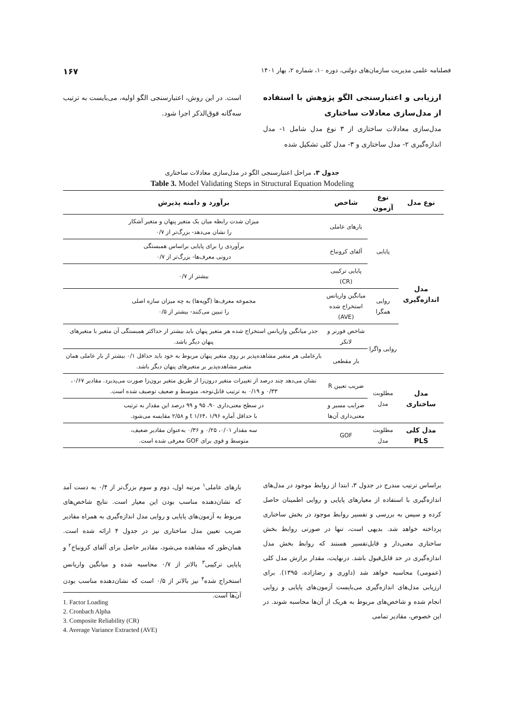فصلنامه علمی مدیریت سازمان‌های دولتی، دوره ۱۰، شماره ۲، بهار ۱۴۰۱ ۱۶۷
ارزیابی و اعتبارسنجی الگو پژوهش با استفاده از مدل‌سازی معادلات ساختاری
مدل‌سازی معادلات ساختاری از ۳ نوع مدل شامل ۱- مدل اندازه‌گیری ۲- مدل ساختاری و ۳- مدل کلی تشکیل شده
است. در این روش، اعتبارسنجی الگو اولیه، می‌بایست به ترتیب سه‌گانه فوق‌الذکر اجرا شود.
جدول ۳. مراحل اعتبارسنجی الگو در مدل‌سازی معادلات ساختاری
Table 3. Model Validating Steps in Structural Equation Modeling
| نوع مدل | نوع آزمون | شاخص | برآورد و دامنه پذیرش |
| --- | --- | --- | --- |
| مدل اندازه‌گیری | پایایی | بارهای عاملی | میزان شدت رابطه میان یک متغیر پنهان و متغیر آشکار را نشان می‌دهد- بزرگ‌تر از ۰/۷ |
| | | آلفای کرونباخ | برآوردی را برای پایایی براساس همبستگی درونی معرف‌ها- بزرگ‌تر از ۰/۷ |
| | | پایایی ترکیبی (CR) | بیشتر از ۰/۷ |
| | روایی همگرا | میانگین واریانس استخراج شده (AVE) | مجموعه معرف‌ها (گویه‌ها) به چه میزان سازه اصلی را تبیین می‌کنند- بیشتر از ۰/۵ |
| | روایی واگرا | شاخص فورنر و لانکر | جذر میانگین واریانس استخراج شده هر متغیر پنهان باید بیشتر از حداکثر همبستگی آن متغیر با متغیرهای پنهان دیگر باشد. |
| | | بار مقطعی | بارعاملی هر متغیر مشاهده‌پذیر بر روی متغیر پنهان مربوط به خود باید حداقل ۰/۱ بیشتر از بار عاملی همان متغیر مشاهده‌پذیر بر متغیرهای پنهان دیگر باشد. |
| مدل ساختاری | مطلوبت مدل | ضریب تعیین R | نشان می‌دهد چند درصد از تغییرات متغیر درون‌زا از طریق متغیر برون‌زا صورت می‌پذیرد. مقادیر ۰/۶۷، ۰/۳۳ و ۰/۱۹ به ترتیب قابل‌توجه، متوسط و ضعیف توصیف شده است. |
| | | ضرایب مسیر و معنی‌داری آن‌ها | در سطح معنی‌داری ۹۰، ۹۵ و ۹۹ درصد این مقدار به ترتیب با حداقل آماره t ۱/۶۴، ۱/۹۶ و ۲/۵۸ مقایسه می‌شود. |
| مدل کلی PLS | مطلوبت مدل | GOF | سه مقدار ۰/۰۱، ۰/۲۵ و ۰/۳۶ به‌عنوان مقادیر ضعیف، متوسط و قوی برای GOF معرفی شده است. |
براساس ترتیب مندرج در جدول ۳، ابتدا از روابط موجود در مدل‌های اندازه‌گیری با استفاده از معیارهای پایایی و روایی اطمینان حاصل کرده و سپس به بررسی و تفسیر روابط موجود در بخش ساختاری پرداخته خواهد شد. بدیهی است، تنها در صورتی روابط بخش ساختاری معنی‌دار و قابل‌تفسیر هستند که روابط بخش مدل اندازه‌گیری در حد قابل‌قبول باشد. درنهایت، مقدار برازش مدل کلی (عمومی) محاسبه خواهد شد (داوری و رضازاده، ۱۳۹۵). برای ارزیابی مدل‌های اندازه‌گیری می‌بایست آزمون‌های پایایی و روایی انجام شده و شاخص‌های مربوط به هریک از آن‌ها محاسبه شوند. در این خصوص، مقادیر تمامی
بارهای عاملی<sup>۱</sup> مرتبه اول، دوم و سوم بزرگ‌تر از ۰/۴ به دست آمد که نشان‌دهنده مناسب بودن این معیار است. نتایج شاخص‌های مربوط به آزمون‌های پایایی و روایی مدل اندازه‌گیری به همراه مقادیر ضریب تعیین مدل ساختاری نیز در جدول ۴ ارائه شده است. همان‌طور که مشاهده می‌شود، مقادیر حاصل برای آلفای کرونباخ<sup>۲</sup> و پایایی ترکیبی<sup>۳</sup> بالاتر از ۰/۷ محاسبه شده و میانگین واریانس استخراج شده<sup>۴</sup> نیز بالاتر از ۰/۵ است که نشان‌دهنده مناسب بودن آن‌ها است.
1. Factor Loading
2. Cronbach Alpha
3. Composite Reliability (CR)
4. Average Variance Extracted (AVE)